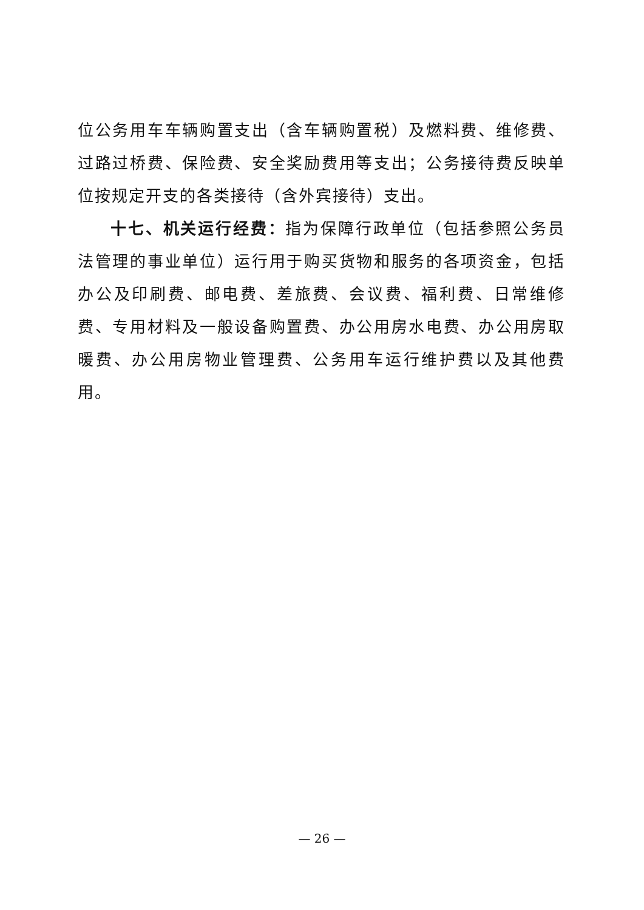位公务用车车辆购置支出（含车辆购置税）及燃料费、维修费、过路过桥费、保险费、安全奖励费用等支出；公务接待费反映单位按规定开支的各类接待（含外宾接待）支出。
十七、机关运行经费：指为保障行政单位（包括参照公务员法管理的事业单位）运行用于购买货物和服务的各项资金，包括办公及印刷费、邮电费、差旅费、会议费、福利费、日常维修费、专用材料及一般设备购置费、办公用房水电费、办公用房取暖费、办公用房物业管理费、公务用车运行维护费以及其他费用。
— 26 —